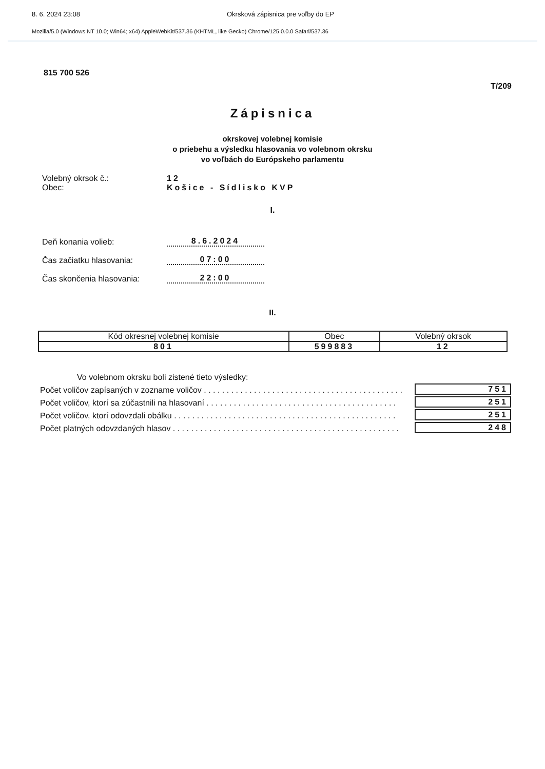8. 6. 2024 23:08 Okrsková zápisnica pre voľby do EP
Mozilla/5.0 (Windows NT 10.0; Win64; x64) AppleWebKit/537.36 (KHTML, like Gecko) Chrome/125.0.0.0 Safari/537.36
815 700 526
T/209
Zápisnica
okrskovej volebnej komisie
o priebehu a výsledku hlasovania vo volebnom okrsku
vo voľbách do Európskeho parlamentu
Volebný okrsok č.: 12
Obec: Košice - Sídlisko KVP
I.
Deň konania volieb:
8.6.2024
Čas začiatku hlasovania:
07:00
Čas skončenia hlasovania:
22:00
II.
| Kód okresnej volebnej komisie | Obec | Volebný okrsok |
| --- | --- | --- |
| 801 | 599883 | 12 |
Vo volebnom okrsku boli zistené tieto výsledky:
Počet voličov zapísaných v zozname voličov . . . . . . . . . . . . . . . . . . . . . . . . . . . . . . . . . . . . . . . . . . . .
751
Počet voličov, ktorí sa zúčastnili na hlasovaní . . . . . . . . . . . . . . . . . . . . . . . . . . . . . . . . . . . . . . . . . .
251
Počet voličov, ktorí odovzdali obálku . . . . . . . . . . . . . . . . . . . . . . . . . . . . . . . . . . . . . . . . . . . . . . . . .
251
Počet platných odovzdaných hlasov . . . . . . . . . . . . . . . . . . . . . . . . . . . . . . . . . . . . . . . . . . . . . . . . . .
248